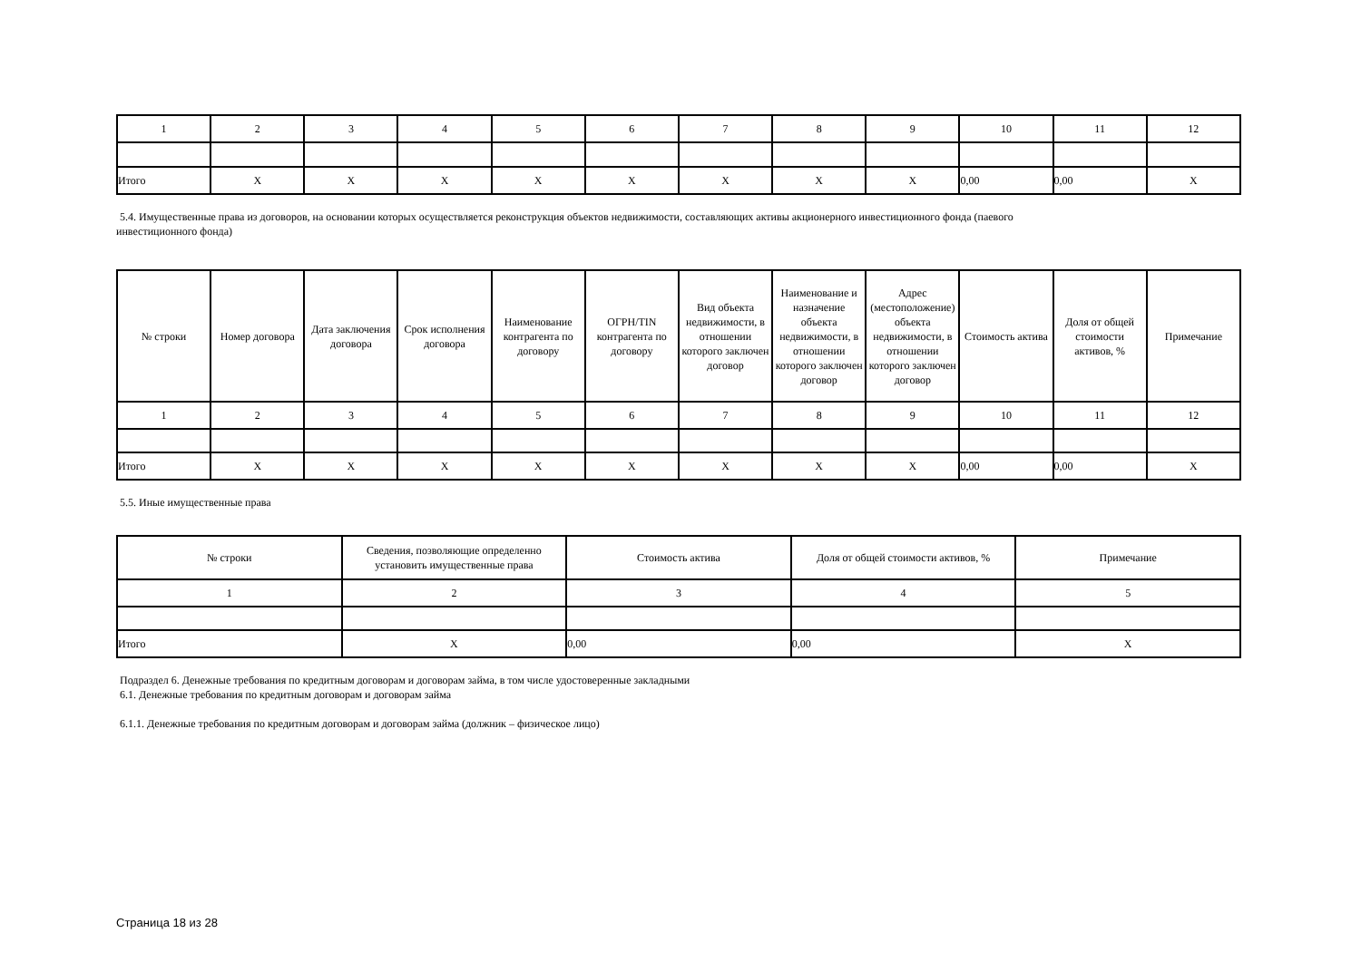| 1 | 2 | 3 | 4 | 5 | 6 | 7 | 8 | 9 | 10 | 11 | 12 |
| Итого | X | X | X | X | X | X | X | X | 0,00 | 0,00 | X |
5.4. Имущественные права из договоров, на основании которых осуществляется реконструкция объектов недвижимости, составляющих активы акционерного инвестиционного фонда (паевого
инвестиционного фонда)
| № строки | Номер договора | Дата заключения договора | Срок исполнения договора | Наименование контрагента по договору | ОГРН/TIN контрагента по договору | Вид объекта недвижимости, в отношении которого заключен договор | Наименование и назначение объекта недвижимости, в отношении которого заключен договор | Адрес (местоположение) объекта недвижимости, в отношении которого заключен договор | Стоимость актива | Доля от общей стоимости активов, % | Примечание |
| --- | --- | --- | --- | --- | --- | --- | --- | --- | --- | --- | --- |
| 1 | 2 | 3 | 4 | 5 | 6 | 7 | 8 | 9 | 10 | 11 | 12 |
| Итого | X | X | X | X | X | X | X | X | 0,00 | 0,00 | X |
5.5. Иные имущественные права
| № строки | Сведения, позволяющие определенно установить имущественные права | Стоимость актива | Доля от общей стоимости активов, % | Примечание |
| --- | --- | --- | --- | --- |
| 1 | 2 | 3 | 4 | 5 |
| Итого | X | 0,00 | 0,00 | X |
Подраздел 6. Денежные требования по кредитным договорам и договорам займа, в том числе удостоверенные закладными
6.1. Денежные требования по кредитным договорам и договорам займа
6.1.1. Денежные требования по кредитным договорам и договорам займа (должник – физическое лицо)
Страница 18 из 28